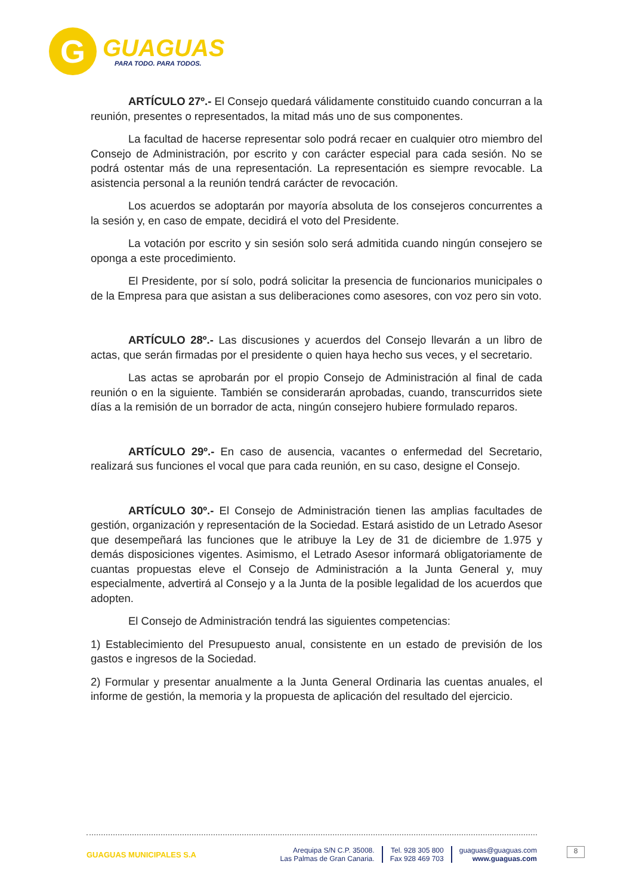G
GUAGUAS
PARA TODO. PARA TODOS.
ARTÍCULO 27º.- El Consejo quedará válidamente constituido cuando concurran a la reunión, presentes o representados, la mitad más uno de sus componentes.
La facultad de hacerse representar solo podrá recaer en cualquier otro miembro del Consejo de Administración, por escrito y con carácter especial para cada sesión. No se podrá ostentar más de una representación. La representación es siempre revocable. La asistencia personal a la reunión tendrá carácter de revocación.
Los acuerdos se adoptarán por mayoría absoluta de los consejeros concurrentes a la sesión y, en caso de empate, decidirá el voto del Presidente.
La votación por escrito y sin sesión solo será admitida cuando ningún consejero se oponga a este procedimiento.
El Presidente, por sí solo, podrá solicitar la presencia de funcionarios municipales o de la Empresa para que asistan a sus deliberaciones como asesores, con voz pero sin voto.
ARTÍCULO 28º.- Las discusiones y acuerdos del Consejo llevarán a un libro de actas, que serán firmadas por el presidente o quien haya hecho sus veces, y el secretario.
Las actas se aprobarán por el propio Consejo de Administración al final de cada reunión o en la siguiente. También se considerarán aprobadas, cuando, transcurridos siete días a la remisión de un borrador de acta, ningún consejero hubiere formulado reparos.
ARTÍCULO 29º.- En caso de ausencia, vacantes o enfermedad del Secretario, realizará sus funciones el vocal que para cada reunión, en su caso, designe el Consejo.
ARTÍCULO 30º.- El Consejo de Administración tienen las amplias facultades de gestión, organización y representación de la Sociedad. Estará asistido de un Letrado Asesor que desempeñará las funciones que le atribuye la Ley de 31 de diciembre de 1.975 y demás disposiciones vigentes. Asimismo, el Letrado Asesor informará obligatoriamente de cuantas propuestas eleve el Consejo de Administración a la Junta General y, muy especialmente, advertirá al Consejo y a la Junta de la posible legalidad de los acuerdos que adopten.
El Consejo de Administración tendrá las siguientes competencias:
1) Establecimiento del Presupuesto anual, consistente en un estado de previsión de los gastos e ingresos de la Sociedad.
2) Formular y presentar anualmente a la Junta General Ordinaria las cuentas anuales, el informe de gestión, la memoria y la propuesta de aplicación del resultado del ejercicio.
GUAGUAS MUNICIPALES S.A
Arequipa S/N C.P. 35008.
Las Palmas de Gran Canaria.
Tel. 928 305 800
Fax 928 469 703
guaguas@guaguas.com
www.guaguas.com
8